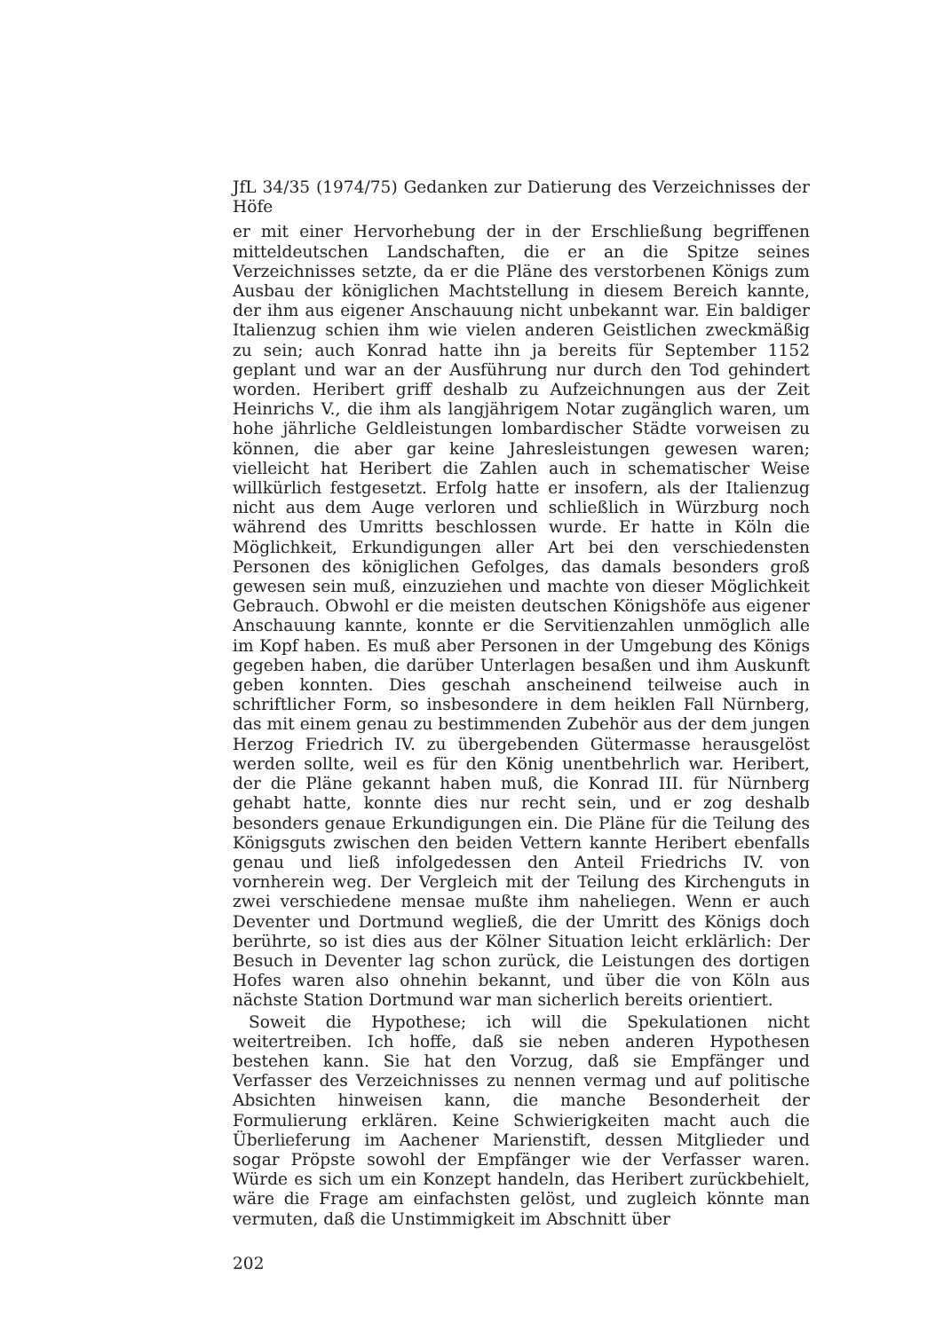JfL 34/35 (1974/75) Gedanken zur Datierung des Verzeichnisses der Höfe
er mit einer Hervorhebung der in der Erschließung begriffenen mitteldeutschen Landschaften, die er an die Spitze seines Verzeichnisses setzte, da er die Pläne des verstorbenen Königs zum Ausbau der königlichen Machtstellung in diesem Bereich kannte, der ihm aus eigener Anschauung nicht unbekannt war. Ein baldiger Italienzug schien ihm wie vielen anderen Geistlichen zweckmäßig zu sein; auch Konrad hatte ihn ja bereits für September 1152 geplant und war an der Ausführung nur durch den Tod gehindert worden. Heribert griff deshalb zu Aufzeichnungen aus der Zeit Heinrichs V., die ihm als langjährigem Notar zugänglich waren, um hohe jährliche Geldleistungen lombardischer Städte vorweisen zu können, die aber gar keine Jahresleistungen gewesen waren; vielleicht hat Heribert die Zahlen auch in schematischer Weise willkürlich festgesetzt. Erfolg hatte er insofern, als der Italienzug nicht aus dem Auge verloren und schließlich in Würzburg noch während des Umritts beschlossen wurde. Er hatte in Köln die Möglichkeit, Erkundigungen aller Art bei den verschiedensten Personen des königlichen Gefolges, das damals besonders groß gewesen sein muß, einzuziehen und machte von dieser Möglichkeit Gebrauch. Obwohl er die meisten deutschen Königshöfe aus eigener Anschauung kannte, konnte er die Servitienzahlen unmöglich alle im Kopf haben. Es muß aber Personen in der Umgebung des Königs gegeben haben, die darüber Unterlagen besaßen und ihm Auskunft geben konnten. Dies geschah anscheinend teilweise auch in schriftlicher Form, so insbesondere in dem heiklen Fall Nürnberg, das mit einem genau zu bestimmenden Zubehör aus der dem jungen Herzog Friedrich IV. zu übergebenden Gütermasse herausgelöst werden sollte, weil es für den König unentbehrlich war. Heribert, der die Pläne gekannt haben muß, die Konrad III. für Nürnberg gehabt hatte, konnte dies nur recht sein, und er zog deshalb besonders genaue Erkundigungen ein. Die Pläne für die Teilung des Königsguts zwischen den beiden Vettern kannte Heribert ebenfalls genau und ließ infolgedessen den Anteil Friedrichs IV. von vornherein weg. Der Vergleich mit der Teilung des Kirchenguts in zwei verschiedene mensae mußte ihm naheliegen. Wenn er auch Deventer und Dortmund wegließ, die der Umritt des Königs doch berührte, so ist dies aus der Kölner Situation leicht erklärlich: Der Besuch in Deventer lag schon zurück, die Leistungen des dortigen Hofes waren also ohnehin bekannt, und über die von Köln aus nächste Station Dortmund war man sicherlich bereits orientiert.
Soweit die Hypothese; ich will die Spekulationen nicht weitertreiben. Ich hoffe, daß sie neben anderen Hypothesen bestehen kann. Sie hat den Vorzug, daß sie Empfänger und Verfasser des Verzeichnisses zu nennen vermag und auf politische Absichten hinweisen kann, die manche Besonderheit der Formulierung erklären. Keine Schwierigkeiten macht auch die Überlieferung im Aachener Marienstift, dessen Mitglieder und sogar Pröpste sowohl der Empfänger wie der Verfasser waren. Würde es sich um ein Konzept handeln, das Heribert zurückbehielt, wäre die Frage am einfachsten gelöst, und zugleich könnte man vermuten, daß die Unstimmigkeit im Abschnitt über
202